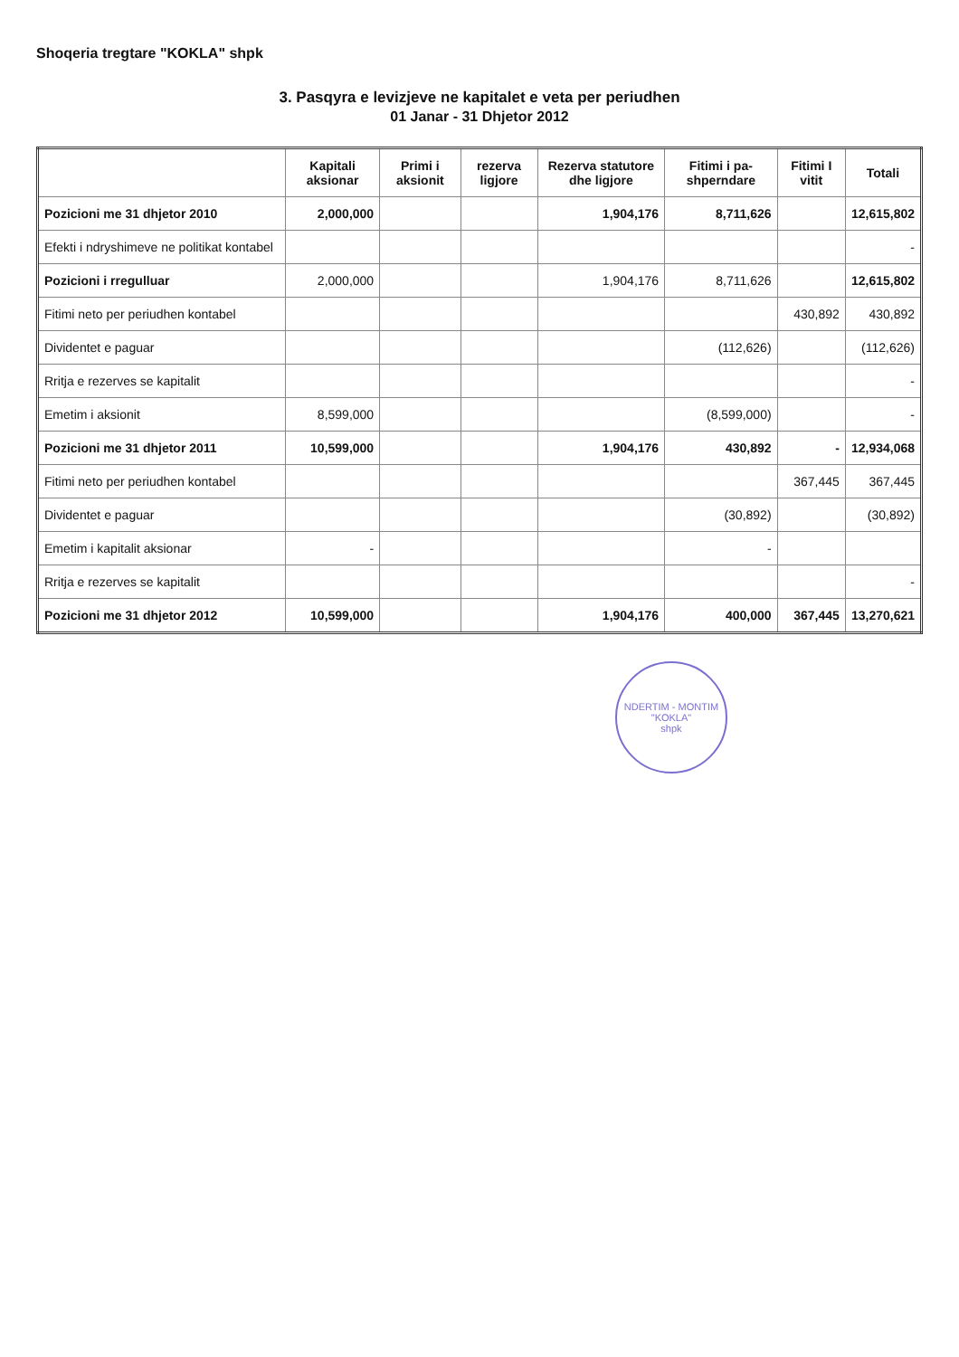Shoqeria tregtare "KOKLA" shpk
3. Pasqyra e levizjeve ne kapitalet e veta per periudhen
01 Janar - 31 Dhjetor 2012
| | Kapitali aksionar | Primi i aksionit | rezerva ligjore | Rezerva statutore dhe ligjore | Fitimi i pa-shperndare | Fitimi I vitit | Totali |
| --- | --- | --- | --- | --- | --- | --- | --- |
| Pozicioni me 31 dhjetor 2010 | 2,000,000 | | | 1,904,176 | 8,711,626 | | 12,615,802 |
| Efekti i ndryshimeve ne politikat kontabel | | | | | | | - |
| Pozicioni i rregulluar | 2,000,000 | | | 1,904,176 | 8,711,626 | | 12,615,802 |
| Fitimi neto per periudhen kontabel | | | | | | 430,892 | 430,892 |
| Dividentet e paguar | | | | | (112,626) | | (112,626) |
| Rritja e rezerves se kapitalit | | | | | | | - |
| Emetim i aksionit | 8,599,000 | | | | (8,599,000) | | - |
| Pozicioni me 31 dhjetor 2011 | 10,599,000 | | | 1,904,176 | 430,892 | - | 12,934,068 |
| Fitimi neto per periudhen kontabel | | | | | | 367,445 | 367,445 |
| Dividentet e paguar | | | | | (30,892) | | (30,892) |
| Emetim i kapitalit aksionar | - | | | | - | | |
| Rritja e rezerves se kapitalit | | | | | | | - |
| Pozicioni me 31 dhjetor 2012 | 10,599,000 | | | 1,904,176 | 400,000 | 367,445 | 13,270,621 |
NDERTIM - MONTIM
"KOKLA"
shpk